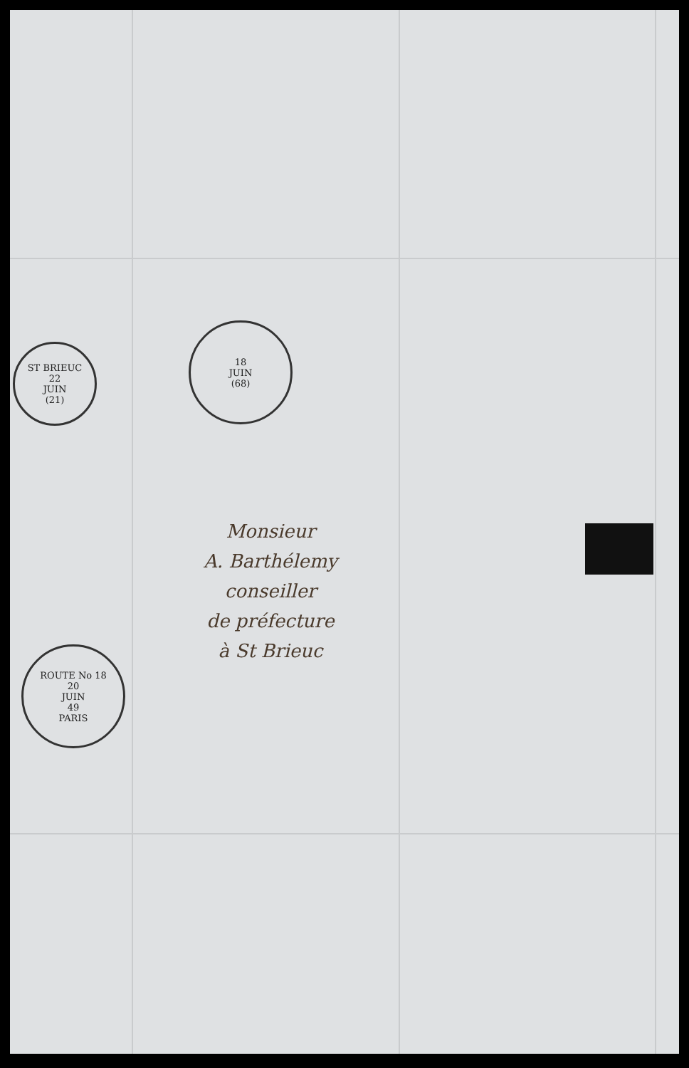ST BRIEUC
22
JUIN
(21)
ROUTE No 18
20
JUIN
49
PARIS
18
JUIN
(68)
Monsieur
A. Barthélemy
conseiller
de préfecture
à St Brieuc